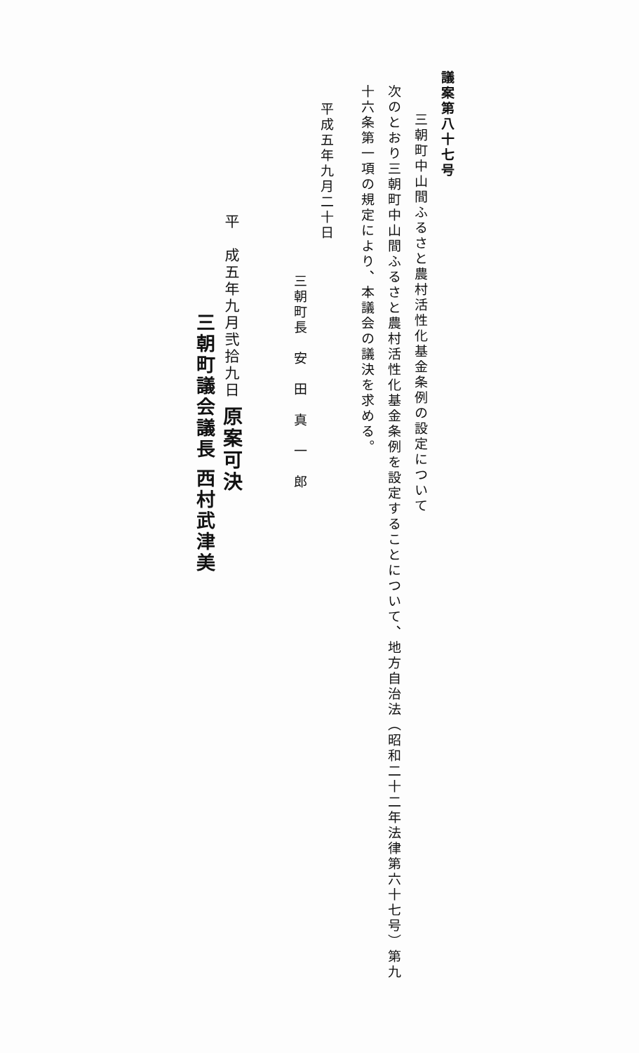議案第八十七号
三朝町中山間ふるさと農村活性化基金条例の設定について
次のとおり三朝町中山間ふるさと農村活性化基金条例を設定することについて、地方自治法（昭和二十二年法律第六十七号）第九十六条第一項の規定により、本議会の議決を求める。
平成五年九月二十日
三朝町長　安　田　真　一　郎
平　成五年九月弐拾九日 原案可決
三朝町議会議長 西村武津美